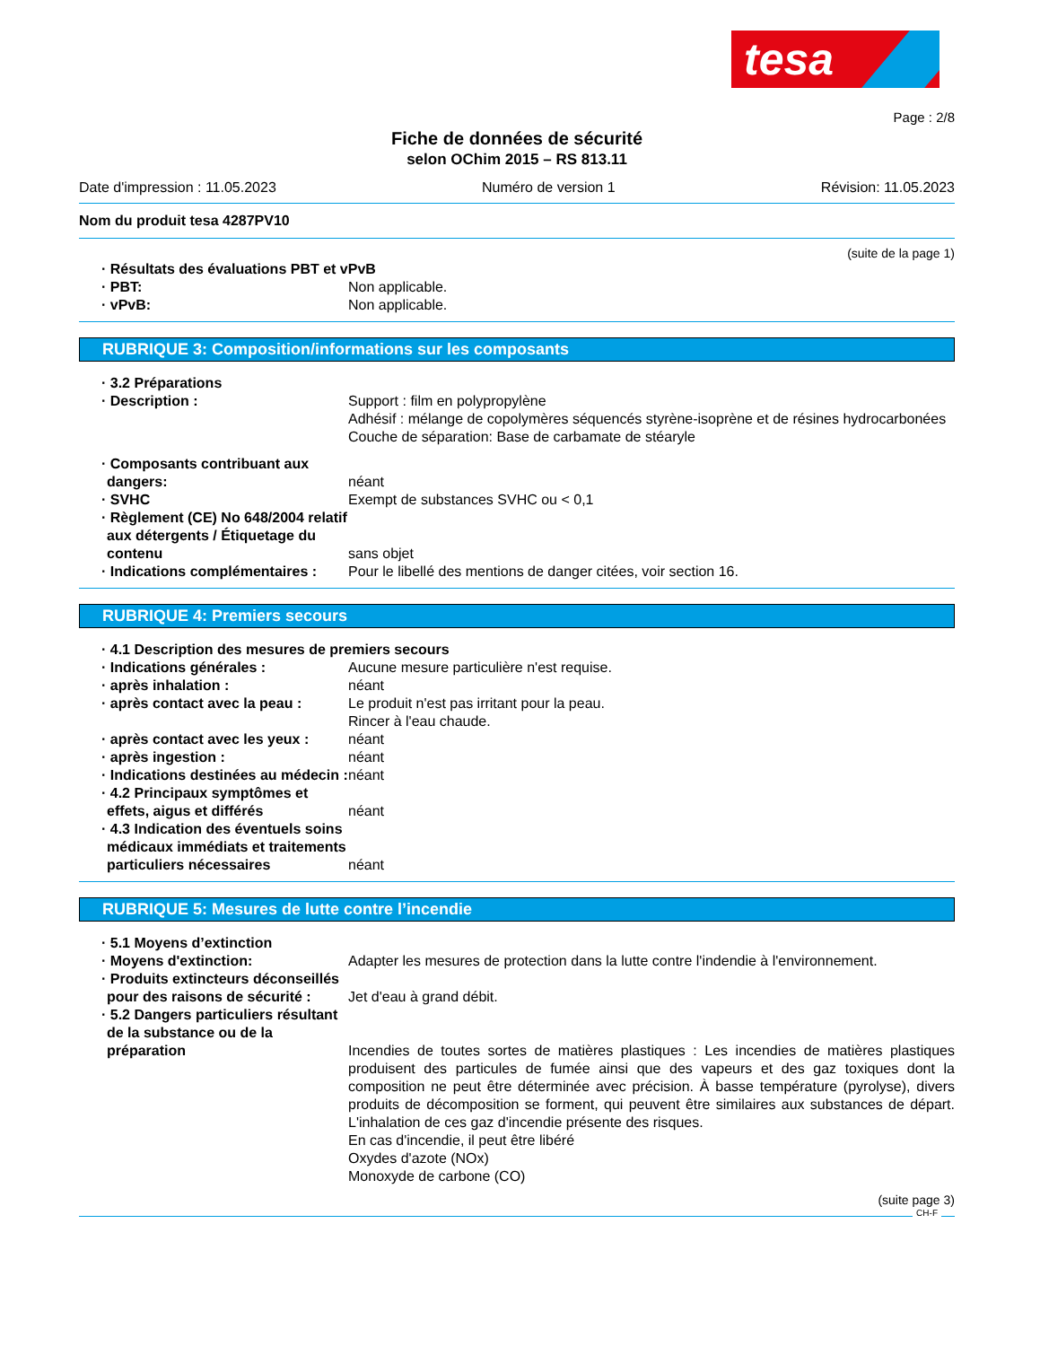tesa
Page : 2/8
Fiche de données de sécurité
selon OChim 2015 – RS 813.11
Date d'impression : 11.05.2023 Numéro de version 1 Révision: 11.05.2023
Nom du produit tesa 4287PV10
(suite de la page 1)
· Résultats des évaluations PBT et vPvB
· PBT: Non applicable.
· vPvB: Non applicable.
RUBRIQUE 3: Composition/informations sur les composants
· 3.2 Préparations
· Description : Support : film en polypropylène
Adhésif : mélange de copolymères séquencés styrène-isoprène et de résines hydrocarbonées
Couche de séparation: Base de carbamate de stéaryle
· Composants contribuant aux dangers:
néant
· SVHC Exempt de substances SVHC ou < 0,1
· Règlement (CE) No 648/2004 relatif aux détergents / Étiquetage du contenu
sans objet
· Indications complémentaires : Pour le libellé des mentions de danger citées, voir section 16.
RUBRIQUE 4: Premiers secours
· 4.1 Description des mesures de premiers secours
· Indications générales : Aucune mesure particulière n'est requise.
· après inhalation : néant
· après contact avec la peau : Le produit n'est pas irritant pour la peau.
Rincer à l'eau chaude.
· après contact avec les yeux : néant
· après ingestion : néant
· Indications destinées au médecin :
néant
· 4.2 Principaux symptômes et effets, aigus et différés
néant
· 4.3 Indication des éventuels soins médicaux immédiats et traitements particuliers nécessaires
néant
RUBRIQUE 5: Mesures de lutte contre l’incendie
· 5.1 Moyens d’extinction
· Moyens d'extinction: Adapter les mesures de protection dans la lutte contre l'indendie à l'environnement.
· Produits extincteurs déconseillés pour des raisons de sécurité :
Jet d'eau à grand débit.
· 5.2 Dangers particuliers résultant de la substance ou de la préparation
Incendies de toutes sortes de matières plastiques : Les incendies de matières plastiques produisent des particules de fumée ainsi que des vapeurs et des gaz toxiques dont la composition ne peut être déterminée avec précision. À basse température (pyrolyse), divers produits de décomposition se forment, qui peuvent être similaires aux substances de départ. L'inhalation de ces gaz d'incendie présente des risques.
En cas d'incendie, il peut être libéré
Oxydes d'azote (NOx)
Monoxyde de carbone (CO)
(suite page 3)
CH-F